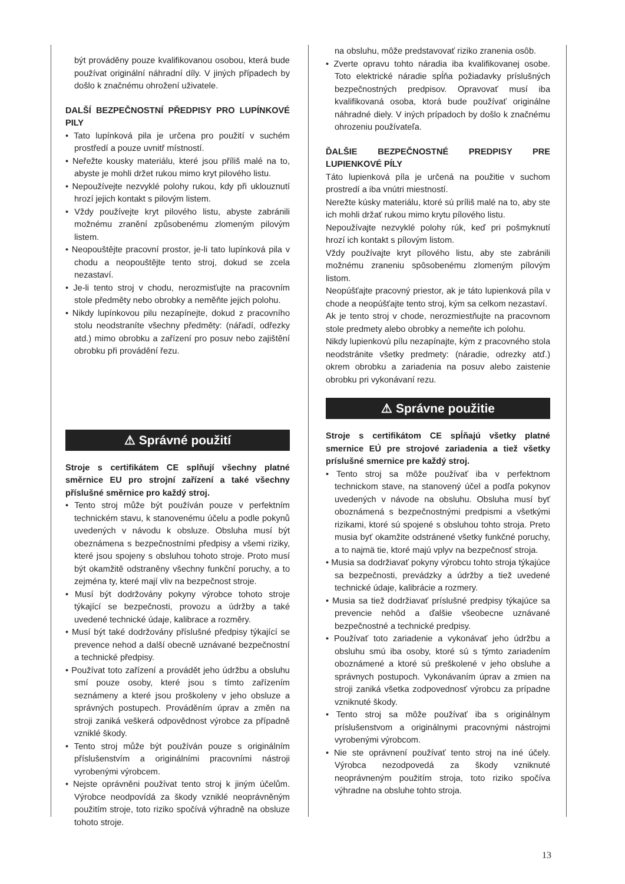být prováděny pouze kvalifikovanou osobou, která bude používat originální náhradní díly. V jiných případech by došlo k značnému ohrožení uživatele.
DALŠÍ BEZPEČNOSTNÍ PŘEDPISY PRO LUPÍNKOVÉ PILY
• Tato lupínková pila je určena pro použití v suchém prostředí a pouze uvnitř místností.
• Neřežte kousky materiálu, které jsou příliš malé na to, abyste je mohli držet rukou mimo kryt pilového listu.
• Nepoužívejte nezvyklé polohy rukou, kdy při uklouznutí hrozí jejich kontakt s pilovým listem.
• Vždy používejte kryt pilového listu, abyste zabránili možnému zranění způsobenému zlomeným pilovým listem.
• Neopouštějte pracovní prostor, je-li tato lupínková pila v chodu a neopouštějte tento stroj, dokud se zcela nezastaví.
• Je-li tento stroj v chodu, nerozmisťujte na pracovním stole předměty nebo obrobky a neměňte jejich polohu.
• Nikdy lupínkovou pilu nezapínejte, dokud z pracovního stolu neodstraníte všechny předměty: (nářadí, odřezky atd.) mimo obrobku a zařízení pro posuv nebo zajištění obrobku při provádění řezu.
⚠ Správné použití
Stroje s certifikátem CE splňují všechny platné směrnice EU pro strojní zařízení a také všechny příslušné směrnice pro každý stroj.
• Tento stroj může být používán pouze v perfektním technickém stavu, k stanovenému účelu a podle pokynů uvedených v návodu k obsluze. Obsluha musí být obeznámena s bezpečnostními předpisy a všemi riziky, které jsou spojeny s obsluhou tohoto stroje. Proto musí být okamžitě odstraněny všechny funkční poruchy, a to zejména ty, které mají vliv na bezpečnost stroje.
• Musí být dodržovány pokyny výrobce tohoto stroje týkající se bezpečnosti, provozu a údržby a také uvedené technické údaje, kalibrace a rozměry.
• Musí být také dodržovány příslušné předpisy týkající se prevence nehod a další obecně uznávané bezpečnostní a technické předpisy.
• Používat toto zařízení a provádět jeho údržbu a obsluhu smí pouze osoby, které jsou s tímto zařízením seznámeny a které jsou proškoleny v jeho obsluze a správných postupech. Prováděním úprav a změn na stroji zaniká veškerá odpovědnost výrobce za případně vzniklé škody.
• Tento stroj může být používán pouze s originálním příslušenstvím a originálními pracovními nástroji vyrobenými výrobcem.
• Nejste oprávněni používat tento stroj k jiným účelům. Výrobce neodpovídá za škody vzniklé neoprávněným použitím stroje, toto riziko spočívá výhradně na obsluze tohoto stroje.
na obsluhu, môže predstavovať riziko zranenia osôb.
• Zverte opravu tohto náradia iba kvalifikovanej osobe. Toto elektrické náradie spĺňa požiadavky príslušných bezpečnostných predpisov. Opravovať musí iba kvalifikovaná osoba, ktorá bude používať originálne náhradné diely. V iných prípadoch by došlo k značnému ohrozeniu používateľa.
ĎALŠIE BEZPEČNOSTNÉ PREDPISY PRE LUPIENKOVÉ PÍLY
Táto lupienková píla je určená na použitie v suchom prostredí a iba vnútri miestností.
Nerežte kúsky materiálu, ktoré sú príliš malé na to, aby ste ich mohli držať rukou mimo krytu pílového listu.
Nepoužívajte nezvyklé polohy rúk, keď pri pošmyknutí hrozí ich kontakt s pílovým listom.
Vždy používajte kryt pílového listu, aby ste zabránili možnému zraneniu spôsobenému zlomeným pílovým listom.
Neopúšťajte pracovný priestor, ak je táto lupienková píla v chode a neopúšťajte tento stroj, kým sa celkom nezastaví.
Ak je tento stroj v chode, nerozmiestňujte na pracovnom stole predmety alebo obrobky a nemeňte ich polohu.
Nikdy lupienkovú pílu nezapínajte, kým z pracovného stola neodstránite všetky predmety: (náradie, odrezky atď.) okrem obrobku a zariadenia na posuv alebo zaistenie obrobku pri vykonávaní rezu.
⚠ Správne použitie
Stroje s certifikátom CE spĺňajú všetky platné smernice EÚ pre strojové zariadenia a tiež všetky príslušné smernice pre každý stroj.
• Tento stroj sa môže používať iba v perfektnom technickom stave, na stanovený účel a podľa pokynov uvedených v návode na obsluhu. Obsluha musí byť oboznámená s bezpečnostnými predpismi a všetkými rizikami, ktoré sú spojené s obsluhou tohto stroja. Preto musia byť okamžite odstránené všetky funkčné poruchy, a to najmä tie, ktoré majú vplyv na bezpečnosť stroja.
• Musia sa dodržiavať pokyny výrobcu tohto stroja týkajúce sa bezpečnosti, prevádzky a údržby a tiež uvedené technické údaje, kalibrácie a rozmery.
• Musia sa tiež dodržiavať príslušné predpisy týkajúce sa prevencie nehôd a ďalšie všeobecne uznávané bezpečnostné a technické predpisy.
• Používať toto zariadenie a vykonávať jeho údržbu a obsluhu smú iba osoby, ktoré sú s týmto zariadením oboznámené a ktoré sú preškolené v jeho obsluhe a správnych postupoch. Vykonávaním úprav a zmien na stroji zaniká všetka zodpovednosť výrobcu za prípadne vzniknuté škody.
• Tento stroj sa môže používať iba s originálnym príslušenstvom a originálnymi pracovnými nástrojmi vyrobenými výrobcom.
• Nie ste oprávnení používať tento stroj na iné účely. Výrobca nezodpovedá za škody vzniknuté neoprávneným použitím stroja, toto riziko spočíva výhradne na obsluhe tohto stroja.
13